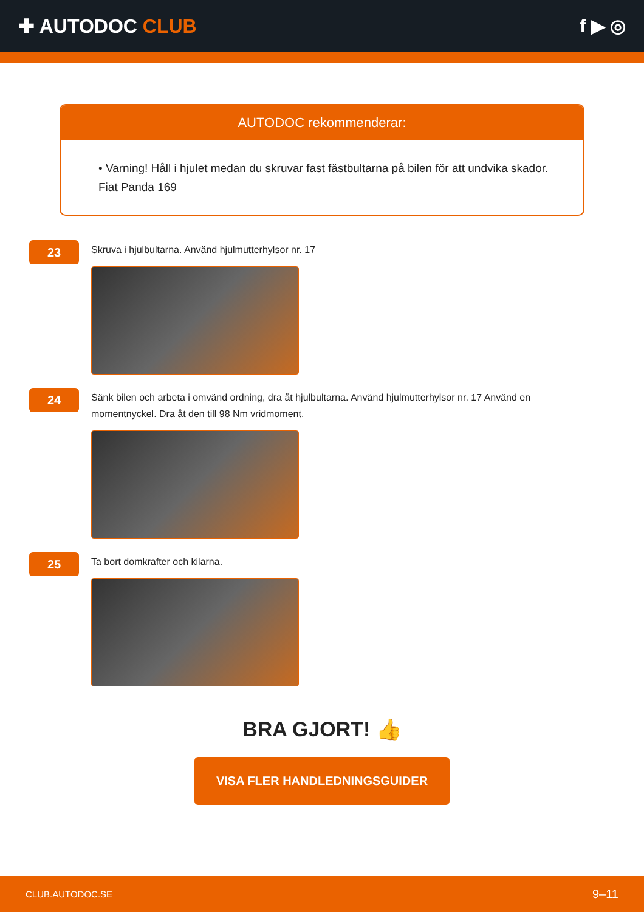✚ AUTODOC CLUB f ▶ ◎
AUTODOC rekommenderar:
• Varning! Håll i hjulet medan du skruvar fast fästbultarna på bilen för att undvika skador. Fiat Panda 169
23
Skruva i hjulbultarna. Använd hjulmutterhylsor nr. 17
24
Sänk bilen och arbeta i omvänd ordning, dra åt hjulbultarna. Använd hjulmutterhylsor nr. 17 Använd en momentnyckel. Dra åt den till 98 Nm vridmoment.
25
Ta bort domkrafter och kilarna.
BRA GJORT! 👍
VISA FLER HANDLEDNINGSGUIDER
CLUB.AUTODOC.SE 9–11